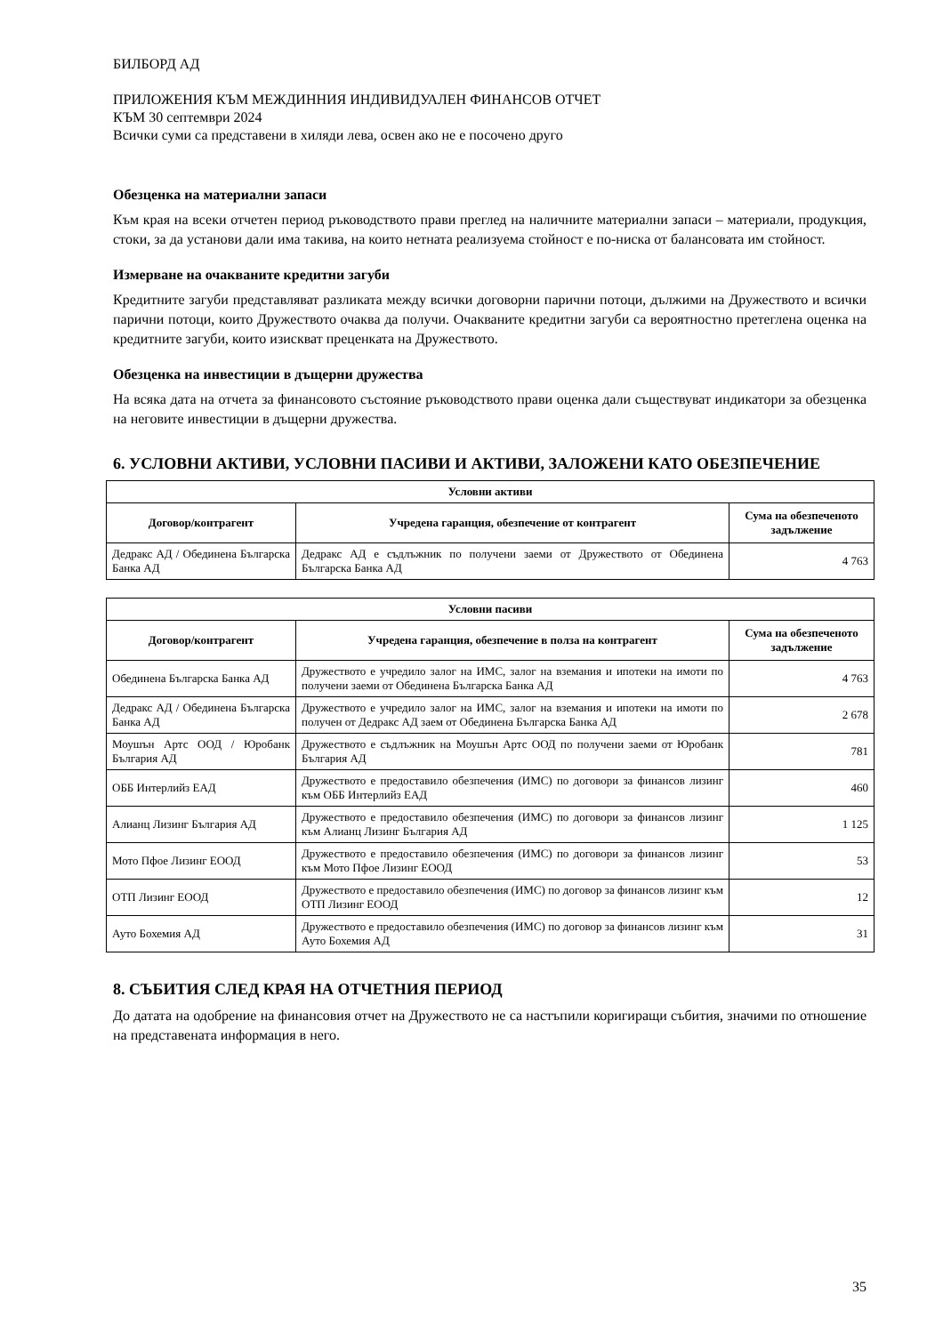БИЛБОРД АД
ПРИЛОЖЕНИЯ КЪМ МЕЖДИННИЯ ИНДИВИДУАЛЕН ФИНАНСОВ ОТЧЕТ
КЪМ 30 септември 2024
Всички суми са представени в хиляди лева, освен ако не е посочено друго
Обезценка на материални запаси
Към края на всеки отчетен период ръководството прави преглед на наличните материални запаси – материали, продукция, стоки, за да установи дали има такива, на които нетната реализуема стойност е по-ниска от балансовата им стойност.
Измерване на очакваните кредитни загуби
Кредитните загуби представляват разликата между всички договорни парични потоци, дължими на Дружеството и всички парични потоци, които Дружеството очаква да получи. Очакваните кредитни загуби са вероятностно претеглена оценка на кредитните загуби, които изискват преценката на Дружеството.
Обезценка на инвестиции в дъщерни дружества
На всяка дата на отчета за финансовото състояние ръководството прави оценка дали съществуват индикатори за обезценка на неговите инвестиции в дъщерни дружества.
6. УСЛОВНИ АКТИВИ, УСЛОВНИ ПАСИВИ И АКТИВИ, ЗАЛОЖЕНИ КАТО ОБЕЗПЕЧЕНИЕ
| Условни активи | | |
| --- | --- | --- |
| Договор/контрагент | Учредена гаранция, обезпечение от контрагент | Сума на обезпеченото задължение |
| Дедракс АД / Обединена Българска Банка АД | Дедракс АД е съдлъжник по получени заеми от Дружеството от Обединена Българска Банка АД | 4 763 |
| Условни пасиви | | |
| --- | --- | --- |
| Договор/контрагент | Учредена гаранция, обезпечение в полза на контрагент | Сума на обезпеченото задължение |
| Обединена Българска Банка АД | Дружеството е учредило залог на ИМС, залог на вземания и ипотеки на имоти по получени заеми от Обединена Българска Банка АД | 4 763 |
| Дедракс АД / Обединена Българска Банка АД | Дружеството е учредило залог на ИМС, залог на вземания и ипотеки на имоти по получен от Дедракс АД заем от Обединена Българска Банка АД | 2 678 |
| Моушън Артс ООД / Юробанк България АД | Дружеството е съдлъжник на Моушън Артс ООД по получени заеми от Юробанк България АД | 781 |
| ОББ Интерлийз ЕАД | Дружеството е предоставило обезпечения (ИМС) по договори за финансов лизинг към ОББ Интерлийз ЕАД | 460 |
| Алианц Лизинг България АД | Дружеството е предоставило обезпечения (ИМС) по договори за финансов лизинг към Алианц Лизинг България АД | 1 125 |
| Мото Пфое Лизинг ЕООД | Дружеството е предоставило обезпечения (ИМС) по договори за финансов лизинг към Мото Пфое Лизинг ЕООД | 53 |
| ОТП Лизинг ЕООД | Дружеството е предоставило обезпечения (ИМС) по договор за финансов лизинг към ОТП Лизинг ЕООД | 12 |
| Ауто Бохемия АД | Дружеството е предоставило обезпечения (ИМС) по договор за финансов лизинг към Ауто Бохемия АД | 31 |
8. СЪБИТИЯ СЛЕД КРАЯ НА ОТЧЕТНИЯ ПЕРИОД
До датата на одобрение на финансовия отчет на Дружеството не са настъпили коригиращи събития, значими по отношение на представената информация в него.
35